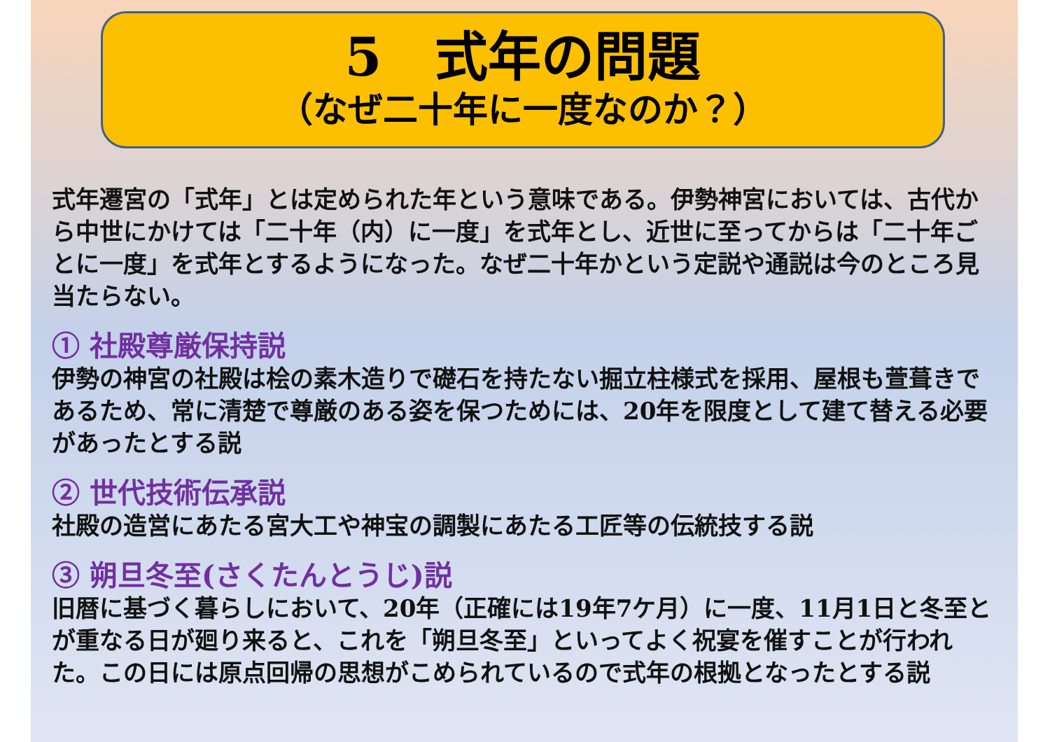5　式年の問題
（なぜ二十年に一度なのか？）
式年遷宮の「式年」とは定められた年という意味である。伊勢神宮においては、古代から中世にかけては「二十年（内）に一度」を式年とし、近世に至ってからは「二十年ごとに一度」を式年とするようになった。なぜ二十年かという定説や通説は今のところ見当たらない。
① 社殿尊厳保持説
伊勢の神宮の社殿は桧の素木造りで礎石を持たない掘立柱様式を採用、屋根も萱葺きであるため、常に清楚で尊厳のある姿を保つためには、20年を限度として建て替える必要があったとする説
② 世代技術伝承説
社殿の造営にあたる宮大工や神宝の調製にあたる工匠等の伝統技する説
③ 朔旦冬至(さくたんとうじ)説
旧暦に基づく暮らしにおいて、20年（正確には19年7ケ月）に一度、11月1日と冬至とが重なる日が廻り来ると、これを「朔旦冬至」といってよく祝宴を催すことが行われた。この日には原点回帰の思想がこめられているので式年の根拠となったとする説